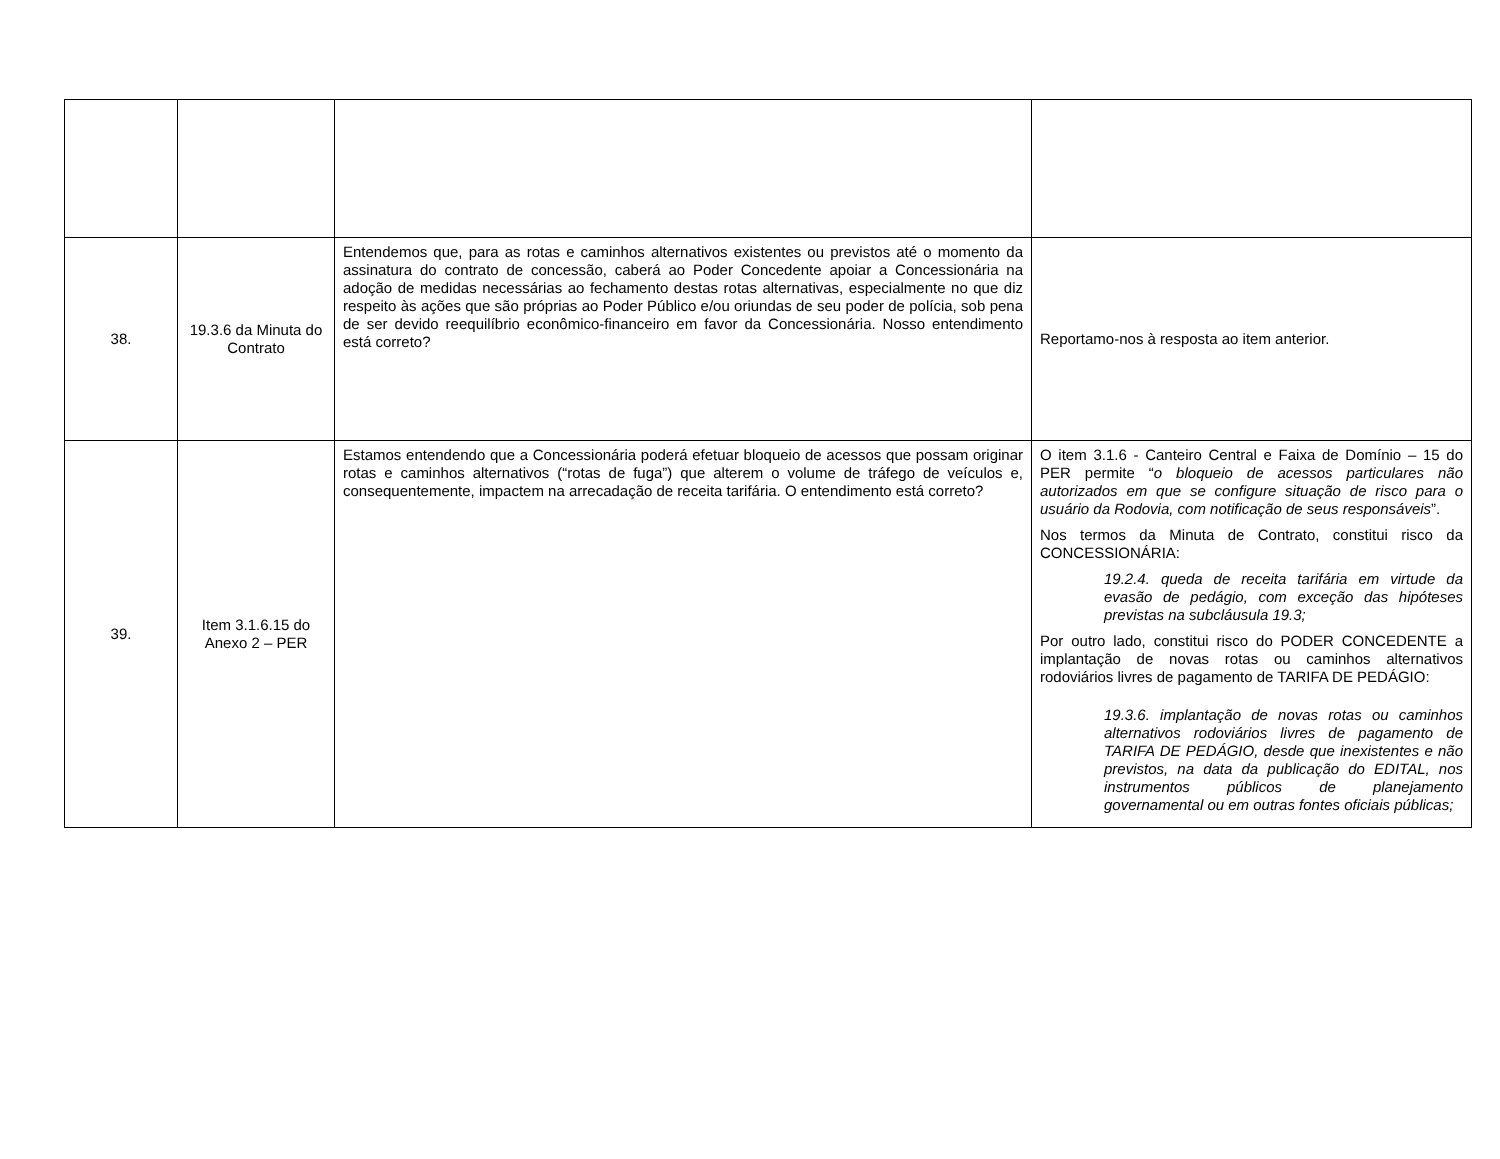| 38. | 19.3.6 da Minuta do Contrato | Entendemos que, para as rotas e caminhos alternativos existentes ou previstos até o momento da assinatura do contrato de concessão, caberá ao Poder Concedente apoiar a Concessionária na adoção de medidas necessárias ao fechamento destas rotas alternativas, especialmente no que diz respeito às ações que são próprias ao Poder Público e/ou oriundas de seu poder de polícia, sob pena de ser devido reequilíbrio econômico-financeiro em favor da Concessionária. Nosso entendimento está correto? | Reportamo-nos à resposta ao item anterior. |
| 39. | Item 3.1.6.15 do Anexo 2 – PER | Estamos entendendo que a Concessionária poderá efetuar bloqueio de acessos que possam originar rotas e caminhos alternativos (“rotas de fuga”) que alterem o volume de tráfego de veículos e, consequentemente, impactem na arrecadação de receita tarifária. O entendimento está correto? | O item 3.1.6 - Canteiro Central e Faixa de Domínio – 15 do PER permite “ o bloqueio de acessos particulares não autorizados em que se configure situação de risco para o usuário da Rodovia, com notificação de seus responsáveis ”. Nos termos da Minuta de Contrato, constitui risco da CONCESSIONÁRIA: 19.2.4. queda de receita tarifária em virtude da evasão de pedágio, com exceção das hipóteses previstas na subcláusula 19.3; Por outro lado, constitui risco do PODER CONCEDENTE a implantação de novas rotas ou caminhos alternativos rodoviários livres de pagamento de TARIFA DE PEDÁGIO: 19.3.6. implantação de novas rotas ou caminhos alternativos rodoviários livres de pagamento de TARIFA DE PEDÁGIO, desde que inexistentes e não previstos, na data da publicação do EDITAL, nos instrumentos públicos de planejamento governamental ou em outras fontes oficiais públicas; |